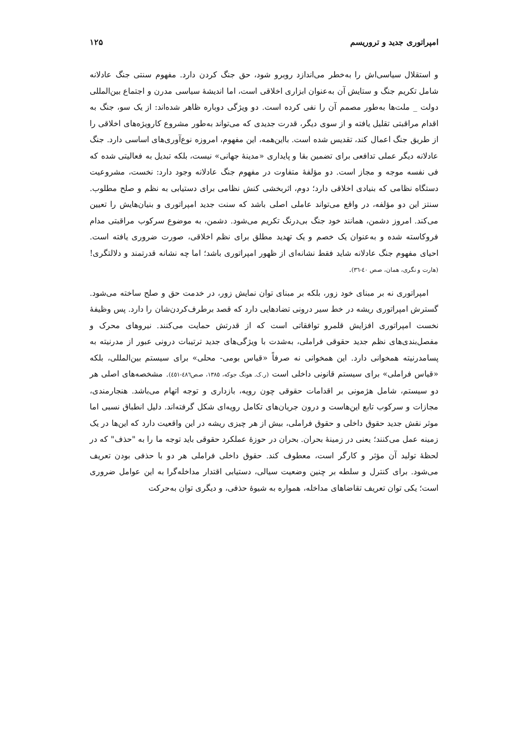امپراتوری جدید و تروریسم ۱۲۵
و استقلال سیاسی‌اش را به‌خطر می‌اندازد روبرو شود، حق جنگ کردن دارد. مفهوم سنتی جنگ عادلانه شامل تکریم جنگ و ستایش آن به‌عنوان ابزاری اخلاقی است، اما اندیشهٔ سیاسی مدرن و اجتماع بین‌المللی دولت _ ملت‌ها به‌طور مصمم آن را نفی کرده است. دو ویژگی دوباره ظاهر شده‌اند: از یک سو، جنگ به اقدام مراقبتی تقلیل یافته و از سوی دیگر، قدرت جدیدی که می‌تواند به‌طور مشروع کارویژه‌های اخلاقی را از طریق جنگ اعمال کند، تقدیس شده است. بااین‌همه، این مفهوم، امروزه نوع‌آوری‌های اساسی دارد. جنگ عادلانه دیگر عملی تدافعی برای تضمین بقا و پایداری «مدینهٔ جهانی» نیست، بلکه تبدیل به فعالیتی شده که فی نفسه موجه و مجاز است. دو مؤلفهٔ متفاوت در مفهوم جنگ عادلانه وجود دارد: نخست، مشروعیت دستگاه نظامی که بنیادی اخلاقی دارد؛ دوم، اثربخشی کنش نظامی برای دستیابی به نظم و صلح مطلوب. سنتز این دو مؤلفه، در واقع می‌تواند عاملی اصلی باشد که سنت جدید امپراتوری و بنیان‌هایش را تعیین می‌کند. امروز دشمن، همانند خود جنگ بی‌درنگ تکریم می‌شود. دشمن، به موضوع سرکوب مراقبتی مدام فروکاسته شده و به‌عنوان یک خصم و یک تهدید مطلق برای نظم اخلاقی، صورت ضروری یافته است. احیای مفهوم جنگ عادلانه شاید فقط نشانه‌ای از ظهور امپراتوری باشد؛ اما چه نشانه قدرتمند و دلالتگری! (هارت و نگری، همان، صص ٤٠-٣٦).
امپراتوری نه بر مبنای خود زور، بلکه بر مبنای توان نمایش زور، در خدمت حق و صلح ساخته می‌شود. گسترش امپراتوری ریشه در خط سیر درونی تضادهایی دارد که قصد برطرف‌کردن‌شان را دارد. پس وظیفهٔ نخست امپراتوری افزایش قلمرو توافقاتی است که از قدرتش حمایت می‌کنند. نیروهای محرک و مفصل‌بندی‌های نظم جدید حقوقی فراملی، به‌شدت با ویژگی‌های جدید ترتیبات درونی عبور از مدرنیته به پسامدرنیته همخوانی دارد. این همخوانی نه صرفاً «قیاس بومی- محلی» برای سیستم بین‌المللی، بلکه «قیاس فراملی» برای سیستم قانونی داخلی است (ر.ک. هونگ جوکه، ١٣٨٥، صص٤٨٦-٤٥١). مشخصه‌های اصلی هر دو سیستم، شامل هژمونی بر اقدامات حقوقی چون رویه، بازداری و توجه اتهام می‌باشد. هنجارمندی، مجازات و سرکوب تابع این‌هاست و درون جریان‌های تکامل رویه‌ای شکل گرفته‌اند. دلیل انطباق نسبی اما موثر نقش جدید حقوق داخلی و حقوق فراملی، بیش از هر چیزی ریشه در این واقعیت دارد که این‌ها در یک زمینه عمل می‌کنند؛ یعنی در زمینهٔ بحران. بحران در حوزهٔ عملکرد حقوقی باید توجه ما را به "حذف" که در لحظهٔ تولید آن مؤثر و کارگر است، معطوف کند. حقوق داخلی فراملی هر دو با حذفی بودن تعریف می‌شود. برای کنترل و سلطه بر چنین وضعیت سیالی، دستیابی اقتدار مداخله‌گرا به این عوامل ضروری است؛ یکی توان تعریف تقاضاهای مداخله، همواره به شیوهٔ حذفی، و دیگری توان به‌حرکت